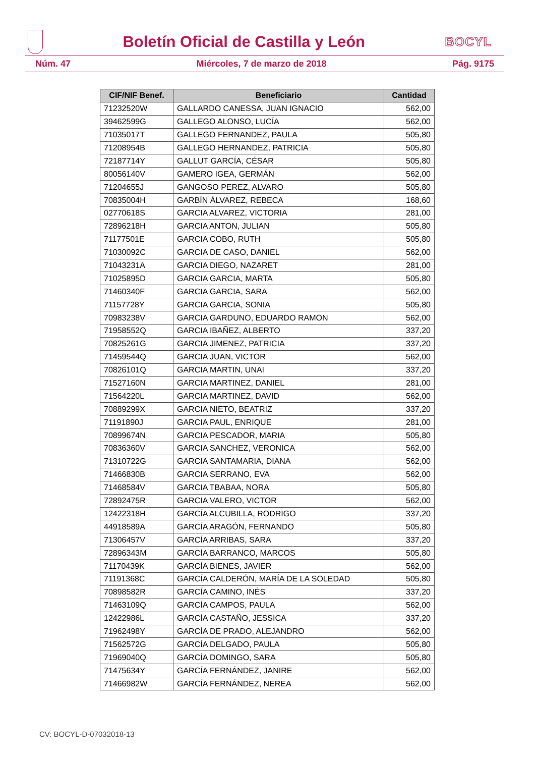Boletín Oficial de Castilla y León
BOCYL
Núm. 47 Miércoles, 7 de marzo de 2018 Pág. 9175
| CIF/NIF Benef. | Beneficiario | Cantidad |
| --- | --- | --- |
| 71232520W | GALLARDO CANESSA, JUAN IGNACIO | 562,00 |
| 39462599G | GALLEGO ALONSO, LUCÍA | 562,00 |
| 71035017T | GALLEGO FERNANDEZ, PAULA | 505,80 |
| 71208954B | GALLEGO HERNANDEZ, PATRICIA | 505,80 |
| 72187714Y | GALLUT GARCÍA, CÉSAR | 505,80 |
| 80056140V | GAMERO IGEA, GERMÁN | 562,00 |
| 71204655J | GANGOSO PEREZ, ALVARO | 505,80 |
| 70835004H | GARBÍN ÁLVAREZ, REBECA | 168,60 |
| 02770618S | GARCIA ALVAREZ, VICTORIA | 281,00 |
| 72896218H | GARCIA ANTON, JULIAN | 505,80 |
| 71177501E | GARCIA COBO, RUTH | 505,80 |
| 71030092C | GARCIA DE CASO, DANIEL | 562,00 |
| 71043231A | GARCIA DIEGO, NAZARET | 281,00 |
| 71025895D | GARCIA GARCIA, MARTA | 505,80 |
| 71460340F | GARCIA GARCIA, SARA | 562,00 |
| 71157728Y | GARCIA GARCIA, SONIA | 505,80 |
| 70983238V | GARCIA GARDUNO, EDUARDO RAMON | 562,00 |
| 71958552Q | GARCIA IBAÑEZ, ALBERTO | 337,20 |
| 70825261G | GARCIA JIMENEZ, PATRICIA | 337,20 |
| 71459544Q | GARCIA JUAN, VICTOR | 562,00 |
| 70826101Q | GARCIA MARTIN, UNAI | 337,20 |
| 71527160N | GARCIA MARTINEZ, DANIEL | 281,00 |
| 71564220L | GARCIA MARTINEZ, DAVID | 562,00 |
| 70889299X | GARCIA NIETO, BEATRIZ | 337,20 |
| 71191890J | GARCIA PAUL, ENRIQUE | 281,00 |
| 70899674N | GARCIA PESCADOR, MARIA | 505,80 |
| 70836360V | GARCIA SANCHEZ, VERONICA | 562,00 |
| 71310722G | GARCIA SANTAMARIA, DIANA | 562,00 |
| 71466830B | GARCIA SERRANO, EVA | 562,00 |
| 71468584V | GARCIA TBABAA, NORA | 505,80 |
| 72892475R | GARCIA VALERO, VICTOR | 562,00 |
| 12422318H | GARCÍA ALCUBILLA, RODRIGO | 337,20 |
| 44918589A | GARCÍA ARAGÓN, FERNANDO | 505,80 |
| 71306457V | GARCÍA ARRIBAS, SARA | 337,20 |
| 72896343M | GARCÍA BARRANCO, MARCOS | 505,80 |
| 71170439K | GARCÍA BIENES, JAVIER | 562,00 |
| 71191368C | GARCÍA CALDERÓN, MARÍA DE LA SOLEDAD | 505,80 |
| 70898582R | GARCÍA CAMINO, INÉS | 337,20 |
| 71463109Q | GARCÍA CAMPOS, PAULA | 562,00 |
| 12422986L | GARCÍA CASTAÑO, JESSICA | 337,20 |
| 71962498Y | GARCÍA DE PRADO, ALEJANDRO | 562,00 |
| 71562572G | GARCÍA DELGADO, PAULA | 505,80 |
| 71969040Q | GARCÍA DOMINGO, SARA | 505,80 |
| 71475634Y | GARCÍA FERNÁNDEZ, JANIRE | 562,00 |
| 71466982W | GARCÍA FERNÁNDEZ, NEREA | 562,00 |
CV: BOCYL-D-07032018-13